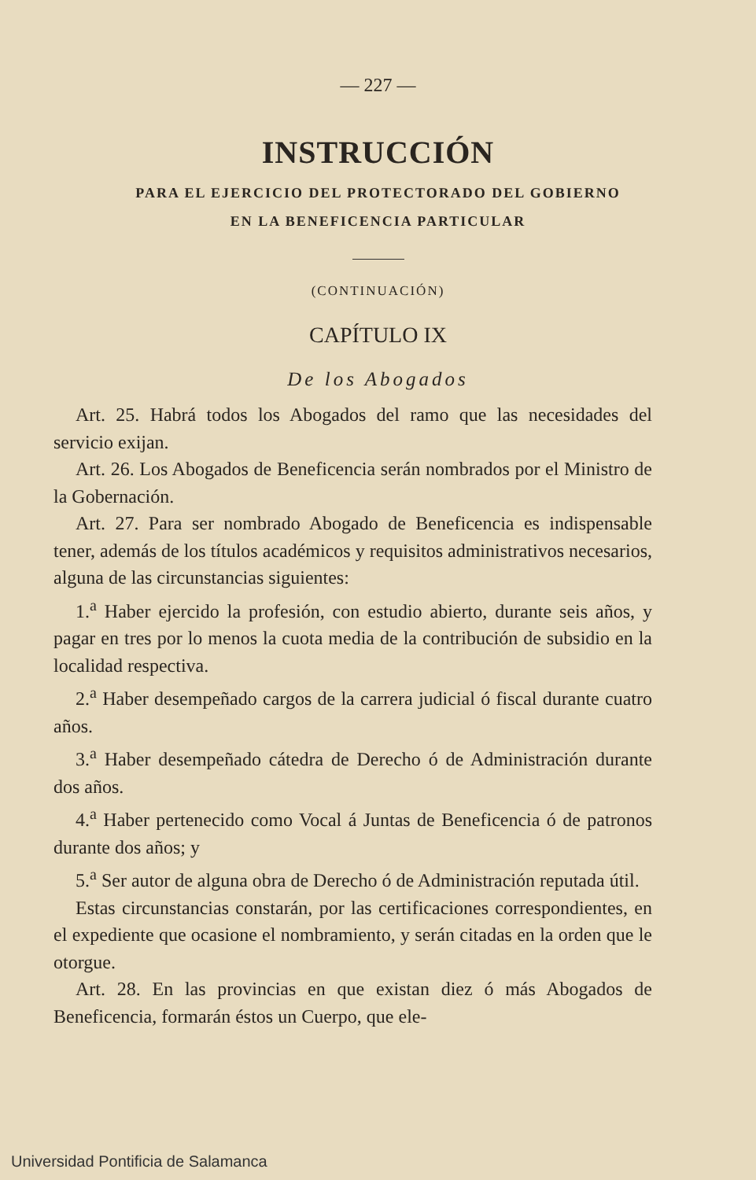— 227 —
INSTRUCCIÓN
PARA EL EJERCICIO DEL PROTECTORADO DEL GOBIERNO
EN LA BENEFICENCIA PARTICULAR
(CONTINUACIÓN)
CAPÍTULO IX
De los Abogados
Art. 25. Habrá todos los Abogados del ramo que las necesidades del servicio exijan.
Art. 26. Los Abogados de Beneficencia serán nombrados por el Ministro de la Gobernación.
Art. 27. Para ser nombrado Abogado de Beneficencia es indispensable tener, además de los títulos académicos y requisitos administrativos necesarios, alguna de las circunstancias siguientes:
1.<sup>a</sup> Haber ejercido la profesión, con estudio abierto, durante seis años, y pagar en tres por lo menos la cuota media de la contribución de subsidio en la localidad respectiva.
2.<sup>a</sup> Haber desempeñado cargos de la carrera judicial ó fiscal durante cuatro años.
3.<sup>a</sup> Haber desempeñado cátedra de Derecho ó de Administración durante dos años.
4.<sup>a</sup> Haber pertenecido como Vocal á Juntas de Beneficencia ó de patronos durante dos años; y
5.<sup>a</sup> Ser autor de alguna obra de Derecho ó de Administración reputada útil.
Estas circunstancias constarán, por las certificaciones correspondientes, en el expediente que ocasione el nombramiento, y serán citadas en la orden que le otorgue.
Art. 28. En las provincias en que existan diez ó más Abogados de Beneficencia, formarán éstos un Cuerpo, que ele-
Universidad Pontificia de Salamanca